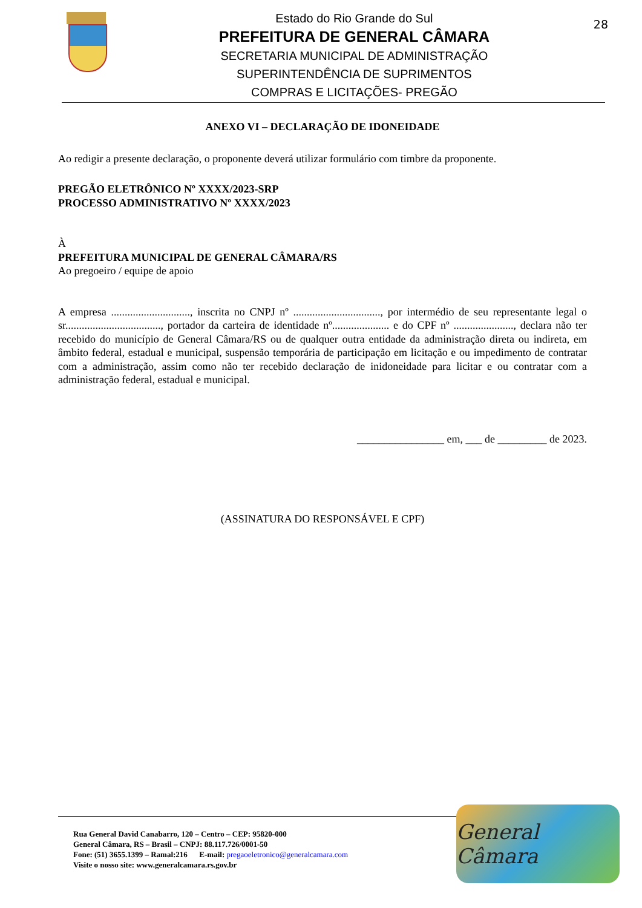Estado do Rio Grande do Sul
PREFEITURA DE GENERAL CÂMARA
SECRETARIA MUNICIPAL DE ADMINISTRAÇÃO
SUPERINTENDÊNCIA DE SUPRIMENTOS
COMPRAS E LICITAÇÕES- PREGÃO
28
ANEXO VI – DECLARAÇÃO DE IDONEIDADE
Ao redigir a presente declaração, o proponente deverá utilizar formulário com timbre da proponente.
PREGÃO ELETRÔNICO Nº XXXX/2023-SRP
PROCESSO ADMINISTRATIVO Nº XXXX/2023
À
PREFEITURA MUNICIPAL DE GENERAL CÂMARA/RS
Ao pregoeiro / equipe de apoio
A empresa ............................., inscrita no CNPJ nº ................................, por intermédio de seu representante legal o sr..................................., portador da carteira de identidade nº..................... e do CPF nº ......................, declara não ter recebido do município de General Câmara/RS ou de qualquer outra entidade da administração direta ou indireta, em âmbito federal, estadual e municipal, suspensão temporária de participação em licitação e ou impedimento de contratar com a administração, assim como não ter recebido declaração de inidoneidade para licitar e ou contratar com a administração federal, estadual e municipal.
________________ em, ___ de _________ de 2023.
(ASSINATURA DO RESPONSÁVEL E CPF)
Rua General David Canabarro, 120 – Centro – CEP: 95820-000
General Câmara, RS – Brasil – CNPJ: 88.117.726/0001-50
Fone: (51) 3655.1399 – Ramal:216 E-mail: pregaoeletronico@generalcamara.com
Visite o nosso site: www.generalcamara.rs.gov.br
General Câmara